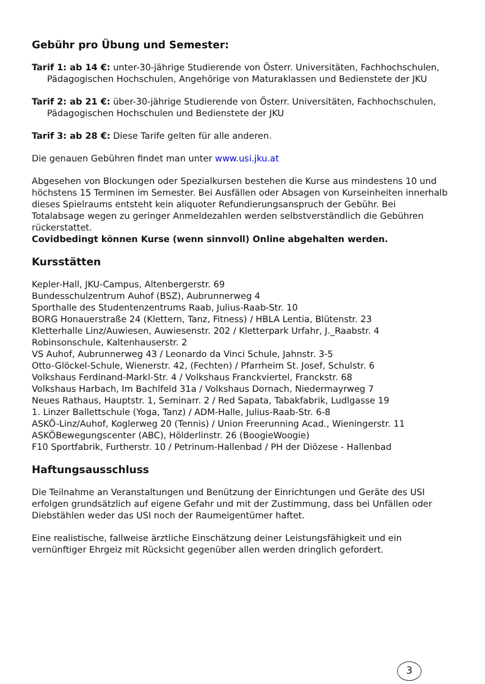Gebühr pro Übung und Semester:
Tarif 1: ab 14 €: unter-30-jährige Studierende von Österr. Universitäten, Fachhochschulen, Pädagogischen Hochschulen, Angehörige von Maturaklassen und Bedienstete der JKU
Tarif 2: ab 21 €: über-30-jährige Studierende von Österr. Universitäten, Fachhochschulen, Pädagogischen Hochschulen und Bedienstete der JKU
Tarif 3: ab 28 €: Diese Tarife gelten für alle anderen.
Die genauen Gebühren findet man unter www.usi.jku.at
Abgesehen von Blockungen oder Spezialkursen bestehen die Kurse aus mindestens 10 und höchstens 15 Terminen im Semester. Bei Ausfällen oder Absagen von Kurseinheiten innerhalb dieses Spielraums entsteht kein aliquoter Refundierungsanspruch der Gebühr. Bei Totalabsage wegen zu geringer Anmeldezahlen werden selbstverständlich die Gebühren rückerstattet.
Covidbedingt können Kurse (wenn sinnvoll) Online abgehalten werden.
Kursstätten
Kepler-Hall, JKU-Campus, Altenbergerstr. 69
Bundesschulzentrum Auhof (BSZ), Aubrunnerweg 4
Sporthalle des Studentenzentrums Raab, Julius-Raab-Str. 10
BORG Honauerstraße 24 (Klettern, Tanz, Fitness) / HBLA Lentia, Blütenstr. 23
Kletterhalle Linz/Auwiesen, Auwiesenstr. 202 / Kletterpark Urfahr, J._Raabstr. 4
Robinsonschule, Kaltenhauserstr. 2
VS Auhof, Aubrunnerweg 43 / Leonardo da Vinci Schule, Jahnstr. 3-5
Otto-Glöckel-Schule, Wienerstr. 42, (Fechten) / Pfarrheim St. Josef, Schulstr. 6
Volkshaus Ferdinand-Markl-Str. 4 / Volkshaus Franckviertel, Franckstr. 68
Volkshaus Harbach, Im Bachlfeld 31a / Volkshaus Dornach, Niedermayrweg 7
Neues Rathaus, Hauptstr. 1, Seminarr. 2 / Red Sapata, Tabakfabrik, Ludlgasse 19
1. Linzer Ballettschule (Yoga, Tanz) / ADM-Halle, Julius-Raab-Str. 6-8
ASKÖ-Linz/Auhof, Koglerweg 20 (Tennis) / Union Freerunning Acad., Wieningerstr. 11
ASKÖBewegungscenter (ABC), Hölderlinstr. 26 (BoogieWoogie)
F10 Sportfabrik, Furtherstr. 10 / Petrinum-Hallenbad / PH der Diözese - Hallenbad
Haftungsausschluss
Die Teilnahme an Veranstaltungen und Benützung der Einrichtungen und Geräte des USI erfolgen grundsätzlich auf eigene Gefahr und mit der Zustimmung, dass bei Unfällen oder Diebstählen weder das USI noch der Raumeigentümer haftet.
Eine realistische, fallweise ärztliche Einschätzung deiner Leistungsfähigkeit und ein vernünftiger Ehrgeiz mit Rücksicht gegenüber allen werden dringlich gefordert.
3